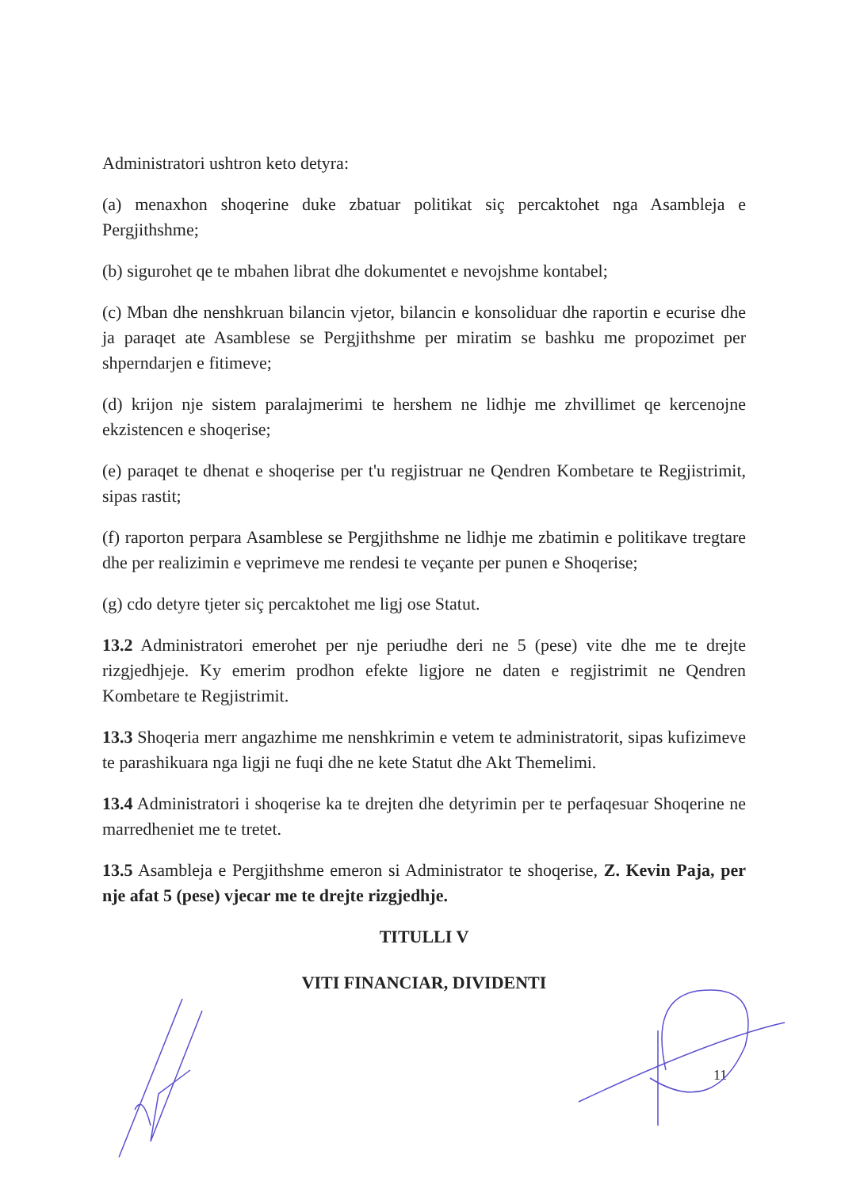Administratori ushtron keto detyra:
(a) menaxhon shoqerine duke zbatuar politikat siç percaktohet nga Asambleja e Pergjithshme;
(b) sigurohet qe te mbahen librat dhe dokumentet e nevojshme kontabel;
(c) Mban dhe nenshkruan bilancin vjetor, bilancin e konsoliduar dhe raportin e ecurise dhe ja paraqet ate Asamblese se Pergjithshme per miratim se bashku me propozimet per shperndarjen e fitimeve;
(d) krijon nje sistem paralajmerimi te hershem ne lidhje me zhvillimet qe kercenojne ekzistencen e shoqerise;
(e) paraqet te dhenat e shoqerise per t'u regjistruar ne Qendren Kombetare te Regjistrimit, sipas rastit;
(f) raporton perpara Asamblese se Pergjithshme ne lidhje me zbatimin e politikave tregtare dhe per realizimin e veprimeve me rendesi te veçante per punen e Shoqerise;
(g) cdo detyre tjeter siç percaktohet me ligj ose Statut.
13.2 Administratori emerohet per nje periudhe deri ne 5 (pese) vite dhe me te drejte rizgjedhjeje. Ky emerim prodhon efekte ligjore ne daten e regjistrimit ne Qendren Kombetare te Regjistrimit.
13.3 Shoqeria merr angazhime me nenshkrimin e vetem te administratorit, sipas kufizimeve te parashikuara nga ligji ne fuqi dhe ne kete Statut dhe Akt Themelimi.
13.4 Administratori i shoqerise ka te drejten dhe detyrimin per te perfaqesuar Shoqerine ne marredheniet me te tretet.
13.5 Asambleja e Pergjithshme emeron si Administrator te shoqerise, Z. Kevin Paja, per nje afat 5 (pese) vjecar me te drejte rizgjedhje.
TITULLI V
VITI FINANCIAR, DIVIDENTI
11